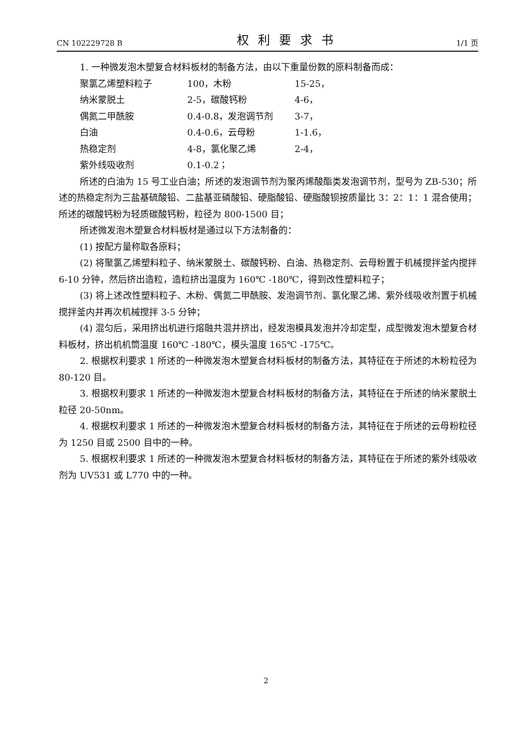CN 102229728 B 权利要求书 1/1 页
1. 一种微发泡木塑复合材料板材的制备方法，由以下重量份数的原料制备而成：
| 聚氯乙烯塑料粒子 | 100，木粉 | 15-25， |
| 纳米蒙脱土 | 2-5，碳酸钙粉 | 4-6， |
| 偶氮二甲酰胺 | 0.4-0.8，发泡调节剂 | 3-7， |
| 白油 | 0.4-0.6，云母粉 | 1-1.6， |
| 热稳定剂 | 4-8，氯化聚乙烯 | 2-4， |
| 紫外线吸收剂 | 0.1-0.2； | |
所述的白油为 15 号工业白油；所述的发泡调节剂为聚丙烯酸酯类发泡调节剂，型号为 ZB-530；所述的热稳定剂为三盐基硫酸铅、二盐基亚磷酸铅、硬脂酸铅、硬脂酸钡按质量比 3：2：1：1 混合使用；所述的碳酸钙粉为轻质碳酸钙粉，粒径为 800-1500 目；
所述微发泡木塑复合材料板材是通过以下方法制备的：
(1) 按配方量称取各原料；
(2) 将聚氯乙烯塑料粒子、纳米蒙脱土、碳酸钙粉、白油、热稳定剂、云母粉置于机械搅拌釜内搅拌 6-10 分钟，然后挤出造粒，造粒挤出温度为 160℃ -180℃，得到改性塑料粒子；
(3) 将上述改性塑料粒子、木粉、偶氮二甲酰胺、发泡调节剂、氯化聚乙烯、紫外线吸收剂置于机械搅拌釜内并再次机械搅拌 3-5 分钟；
(4) 混匀后，采用挤出机进行熔融共混并挤出，经发泡模具发泡并冷却定型，成型微发泡木塑复合材料板材，挤出机机筒温度 160℃ -180℃，模头温度 165℃ -175℃。
2. 根据权利要求 1 所述的一种微发泡木塑复合材料板材的制备方法，其特征在于所述的木粉粒径为 80-120 目。
3. 根据权利要求 1 所述的一种微发泡木塑复合材料板材的制备方法，其特征在于所述的纳米蒙脱土粒径 20-50nm。
4. 根据权利要求 1 所述的一种微发泡木塑复合材料板材的制备方法，其特征在于所述的云母粉粒径为 1250 目或 2500 目中的一种。
5. 根据权利要求 1 所述的一种微发泡木塑复合材料板材的制备方法，其特征在于所述的紫外线吸收剂为 UV531 或 L770 中的一种。
2